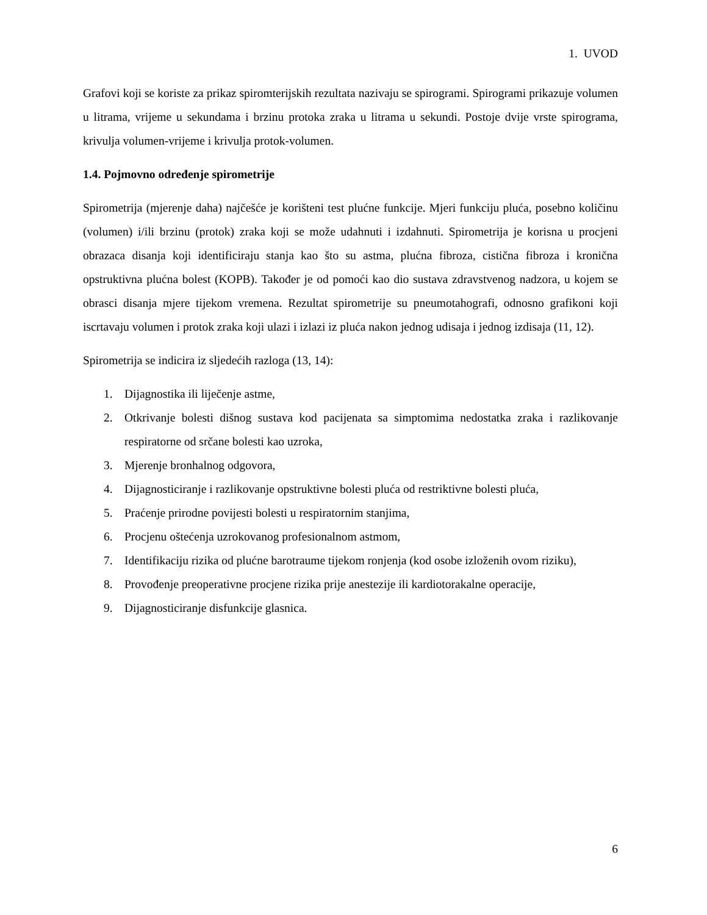1. UVOD
Grafovi koji se koriste za prikaz spiromterijskih rezultata nazivaju se spirogrami. Spirogrami prikazuje volumen u litrama, vrijeme u sekundama i brzinu protoka zraka u litrama u sekundi. Postoje dvije vrste spirograma, krivulja volumen-vrijeme i krivulja protok-volumen.
1.4. Pojmovno određenje spirometrije
Spirometrija (mjerenje daha) najčešće je korišteni test plućne funkcije. Mjeri funkciju pluća, posebno količinu (volumen) i/ili brzinu (protok) zraka koji se može udahnuti i izdahnuti. Spirometrija je korisna u procjeni obrazaca disanja koji identificiraju stanja kao što su astma, plućna fibroza, cistična fibroza i kronična opstruktivna plućna bolest (KOPB). Također je od pomoći kao dio sustava zdravstvenog nadzora, u kojem se obrasci disanja mjere tijekom vremena. Rezultat spirometrije su pneumotahografi, odnosno grafikoni koji iscrtavaju volumen i protok zraka koji ulazi i izlazi iz pluća nakon jednog udisaja i jednog izdisaja (11, 12).
Spirometrija se indicira iz sljedećih razloga (13, 14):
1. Dijagnostika ili liječenje astme,
2. Otkrivanje bolesti dišnog sustava kod pacijenata sa simptomima nedostatka zraka i razlikovanje respiratorne od srčane bolesti kao uzroka,
3. Mjerenje bronhalnog odgovora,
4. Dijagnosticiranje i razlikovanje opstruktivne bolesti pluća od restriktivne bolesti pluća,
5. Praćenje prirodne povijesti bolesti u respiratornim stanjima,
6. Procjenu oštećenja uzrokovanog profesionalnom astmom,
7. Identifikaciju rizika od plućne barotraume tijekom ronjenja (kod osobe izloženih ovom riziku),
8. Provođenje preoperativne procjene rizika prije anestezije ili kardiotorakalne operacije,
9. Dijagnosticiranje disfunkcije glasnica.
6